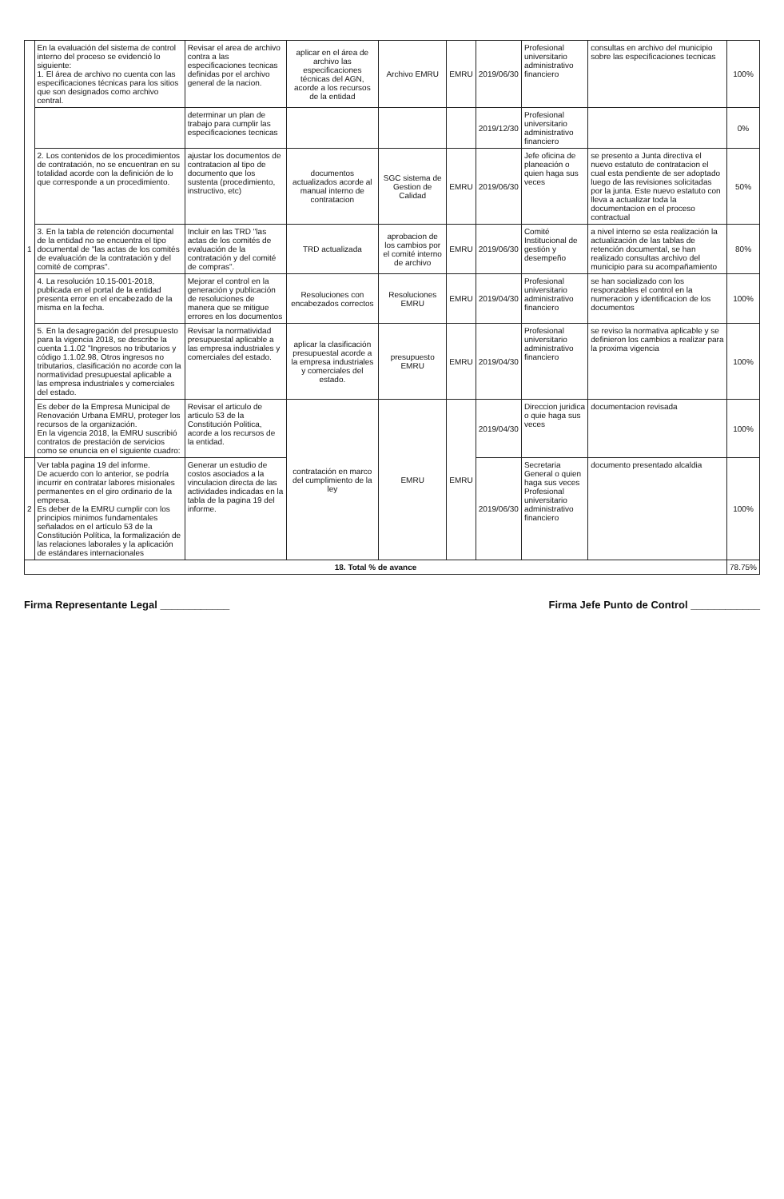| 1 | En la evaluación del sistema de control interno del proceso se evidenció lo siguiente: 1. El área de archivo no cuenta con las especificaciones técnicas para los sitios que son designados como archivo central. | Revisar el area de archivo contra a las especificaciones tecnicas definidas por el archivo general de la nacion. | aplicar en el área de archivo las especificaciones técnicas del AGN, acorde a los recursos de la entidad | Archivo EMRU | EMRU | 2019/06/30 | Profesional universitario administrativo financiero | consultas en archivo del municipio sobre las especificaciones tecnicas | 100% |
| | | determinar un plan de trabajo para cumplir las especificaciones tecnicas | | | | 2019/12/30 | Profesional universitario administrativo financiero | | 0% |
| | 2. Los contenidos de los procedimientos de contratación, no se encuentran en su totalidad acorde con la definición de lo que corresponde a un procedimiento. | ajustar los documentos de contratacion al tipo de documento que los sustenta (procedimiento, instructivo, etc) | documentos actualizados acorde al manual interno de contratacion | SGC sistema de Gestion de Calidad | EMRU | 2019/06/30 | Jefe oficina de planeación o quien haga sus veces | se presento a Junta directiva el nuevo estatuto de contratacion el cual esta pendiente de ser adoptado luego de las revisiones solicitadas por la junta. Este nuevo estatuto con lleva a actualizar toda la documentacion en el proceso contractual | 50% |
| | 3. En la tabla de retención documental de la entidad no se encuentra el tipo documental de "las actas de los comités de evaluación de la contratación y del comité de compras". | Incluir en las TRD "las actas de los comités de evaluación de la contratación y del comité de compras". | TRD actualizada | aprobacion de los cambios por el comité interno de archivo | EMRU | 2019/06/30 | Comité Institucional de gestión y desempeño | a nivel interno se esta realización la actualización de las tablas de retención documental, se han realizado consultas archivo del municipio para su acompañamiento | 80% |
| | 4. La resolución 10.15-001-2018, publicada en el portal de la entidad presenta error en el encabezado de la misma en la fecha. | Mejorar el control en la generación y publicación de resoluciones de manera que se mitigue errores en los documentos | Resoluciones con encabezados correctos | Resoluciones EMRU | EMRU | 2019/04/30 | Profesional universitario administrativo financiero | se han socializado con los responzables el control en la numeracion y identificacion de los documentos | 100% |
| | 5. En la desagregación del presupuesto para la vigencia 2018, se describe la cuenta 1.1.02 "Ingresos no tributarios y código 1.1.02.98, Otros ingresos no tributarios, clasificación no acorde con la normatividad presupuestal aplicable a las empresa industriales y comerciales del estado. | Revisar la normatividad presupuestal aplicable a las empresa industriales y comerciales del estado. | aplicar la clasificación presupuestal acorde a la empresa industriales y comerciales del estado. | presupuesto EMRU | EMRU | 2019/04/30 | Profesional universitario administrativo financiero | se reviso la normativa aplicable y se definieron los cambios a realizar para la proxima vigencia | 100% |
| | Es deber de la Empresa Municipal de Renovación Urbana EMRU, proteger los recursos de la organización. En la vigencia 2018, la EMRU suscribió contratos de prestación de servicios como se enuncia en el siguiente cuadro: | Revisar el articulo de articulo 53 de la Constitución Politica, acorde a los recursos de la entidad. | contratación en marco del cumplimiento de la ley | EMRU | EMRU | 2019/04/30 | Direccion juridica o quie haga sus veces | documentacion revisada | 100% |
| 2 | Ver tabla pagina 19 del informe. De acuerdo con lo anterior, se podría incurrir en contratar labores misionales permanentes en el giro ordinario de la empresa. Es deber de la EMRU cumplir con los principios minimos fundamentales señalados en el artículo 53 de la Constitución Política, la formalización de las relaciones laborales y la aplicación de estándares internacionales | Generar un estudio de costos asociados a la vinculacion directa de las actividades indicadas en la tabla de la pagina 19 del informe. | | | | 2019/06/30 | Secretaria General o quien haga sus veces Profesional universitario administrativo financiero | documento presentado alcaldia | 100% |
| 18. Total % de avance | | | | | | | | | 78.75% |
Firma Representante Legal ____________ Firma Jefe Punto de Control ____________